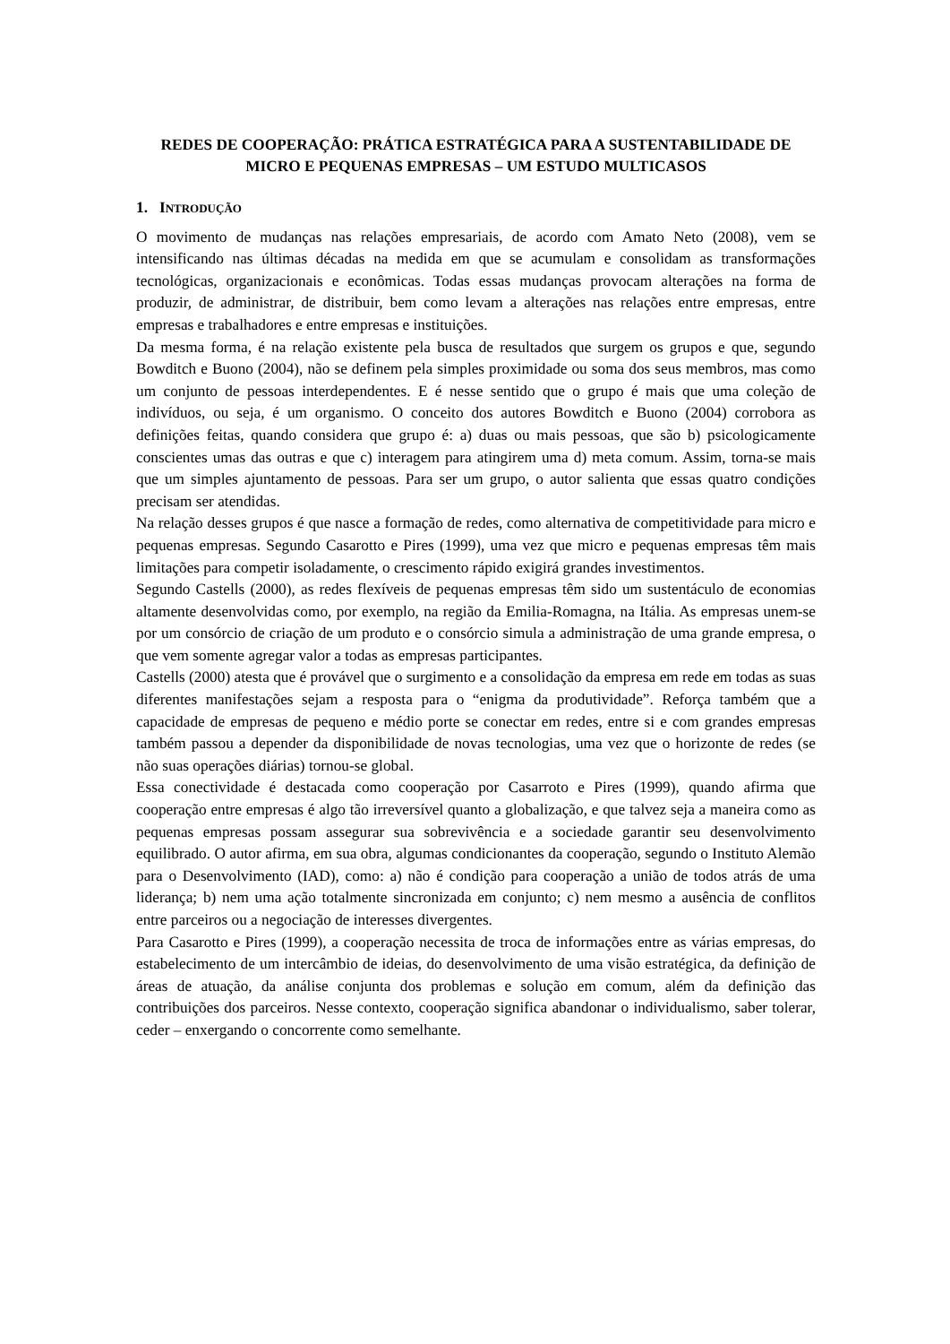REDES DE COOPERAÇÃO: PRÁTICA ESTRATÉGICA PARA A SUSTENTABILIDADE DE MICRO E PEQUENAS EMPRESAS – UM ESTUDO MULTICASOS
1. INTRODUÇÃO
O movimento de mudanças nas relações empresariais, de acordo com Amato Neto (2008), vem se intensificando nas últimas décadas na medida em que se acumulam e consolidam as transformações tecnológicas, organizacionais e econômicas. Todas essas mudanças provocam alterações na forma de produzir, de administrar, de distribuir, bem como levam a alterações nas relações entre empresas, entre empresas e trabalhadores e entre empresas e instituições.
Da mesma forma, é na relação existente pela busca de resultados que surgem os grupos e que, segundo Bowditch e Buono (2004), não se definem pela simples proximidade ou soma dos seus membros, mas como um conjunto de pessoas interdependentes. E é nesse sentido que o grupo é mais que uma coleção de indivíduos, ou seja, é um organismo. O conceito dos autores Bowditch e Buono (2004) corrobora as definições feitas, quando considera que grupo é: a) duas ou mais pessoas, que são b) psicologicamente conscientes umas das outras e que c) interagem para atingirem uma d) meta comum. Assim, torna-se mais que um simples ajuntamento de pessoas. Para ser um grupo, o autor salienta que essas quatro condições precisam ser atendidas.
Na relação desses grupos é que nasce a formação de redes, como alternativa de competitividade para micro e pequenas empresas. Segundo Casarotto e Pires (1999), uma vez que micro e pequenas empresas têm mais limitações para competir isoladamente, o crescimento rápido exigirá grandes investimentos.
Segundo Castells (2000), as redes flexíveis de pequenas empresas têm sido um sustentáculo de economias altamente desenvolvidas como, por exemplo, na região da Emilia-Romagna, na Itália. As empresas unem-se por um consórcio de criação de um produto e o consórcio simula a administração de uma grande empresa, o que vem somente agregar valor a todas as empresas participantes.
Castells (2000) atesta que é provável que o surgimento e a consolidação da empresa em rede em todas as suas diferentes manifestações sejam a resposta para o “enigma da produtividade”. Reforça também que a capacidade de empresas de pequeno e médio porte se conectar em redes, entre si e com grandes empresas também passou a depender da disponibilidade de novas tecnologias, uma vez que o horizonte de redes (se não suas operações diárias) tornou-se global.
Essa conectividade é destacada como cooperação por Casarroto e Pires (1999), quando afirma que cooperação entre empresas é algo tão irreversível quanto a globalização, e que talvez seja a maneira como as pequenas empresas possam assegurar sua sobrevivência e a sociedade garantir seu desenvolvimento equilibrado. O autor afirma, em sua obra, algumas condicionantes da cooperação, segundo o Instituto Alemão para o Desenvolvimento (IAD), como: a) não é condição para cooperação a união de todos atrás de uma liderança; b) nem uma ação totalmente sincronizada em conjunto; c) nem mesmo a ausência de conflitos entre parceiros ou a negociação de interesses divergentes.
Para Casarotto e Pires (1999), a cooperação necessita de troca de informações entre as várias empresas, do estabelecimento de um intercâmbio de ideias, do desenvolvimento de uma visão estratégica, da definição de áreas de atuação, da análise conjunta dos problemas e solução em comum, além da definição das contribuições dos parceiros. Nesse contexto, cooperação significa abandonar o individualismo, saber tolerar, ceder – enxergando o concorrente como semelhante.